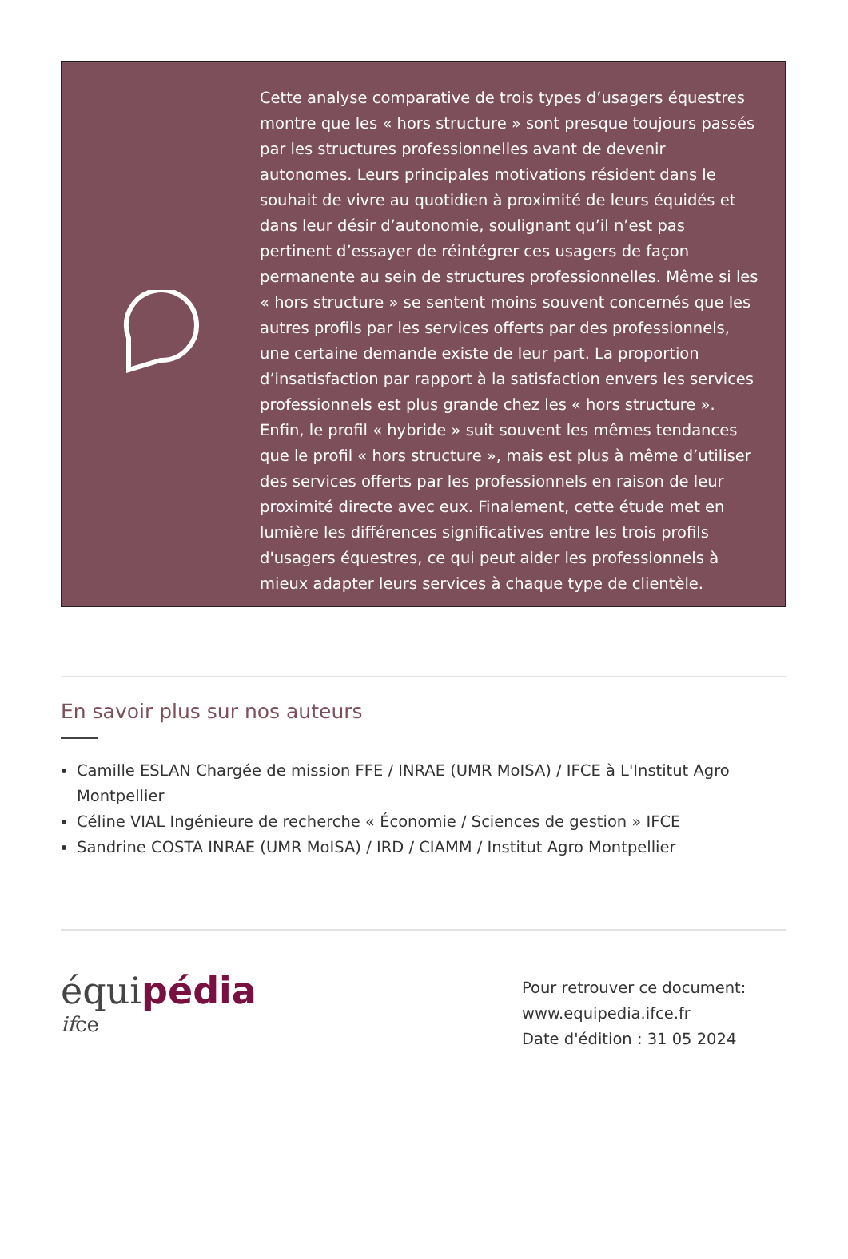Cette analyse comparative de trois types d’usagers équestres montre que les « hors structure » sont presque toujours passés par les structures professionnelles avant de devenir autonomes. Leurs principales motivations résident dans le souhait de vivre au quotidien à proximité de leurs équidés et dans leur désir d’autonomie, soulignant qu’il n’est pas pertinent d’essayer de réintégrer ces usagers de façon permanente au sein de structures professionnelles. Même si les « hors structure » se sentent moins souvent concernés que les autres profils par les services offerts par des professionnels, une certaine demande existe de leur part. La proportion d’insatisfaction par rapport à la satisfaction envers les services professionnels est plus grande chez les « hors structure ». Enfin, le profil « hybride » suit souvent les mêmes tendances que le profil « hors structure », mais est plus à même d’utiliser des services offerts par les professionnels en raison de leur proximité directe avec eux. Finalement, cette étude met en lumière les différences significatives entre les trois profils d'usagers équestres, ce qui peut aider les professionnels à mieux adapter leurs services à chaque type de clientèle.
En savoir plus sur nos auteurs
Camille ESLAN Chargée de mission FFE / INRAE (UMR MoISA) / IFCE à L'Institut Agro Montpellier
Céline VIAL Ingénieure de recherche « Économie / Sciences de gestion » IFCE
Sandrine COSTA INRAE (UMR MoISA) / IRD / CIAMM / Institut Agro Montpellier
équipédia
ifce
Pour retrouver ce document:
www.equipedia.ifce.fr
Date d'édition : 31 05 2024